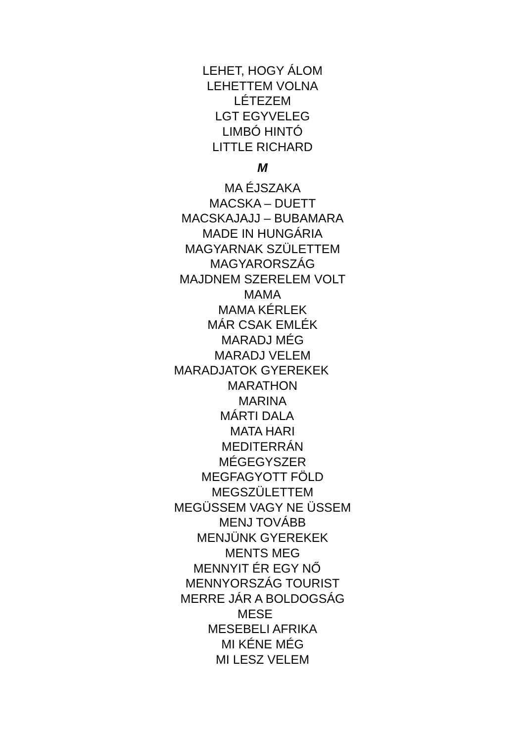LEHET, HOGY ÁLOM
LEHETTEM VOLNA
LÉTEZEM
LGT EGYVELEG
LIMBÓ HINTÓ
LITTLE RICHARD
M
MA ÉJSZAKA
MACSKA – DUETT
MACSKAJAJJ – BUBAMARA
MADE IN HUNGÁRIA
MAGYARNAK SZÜLETTEM
MAGYARORSZÁG
MAJDNEM SZERELEM VOLT
MAMA
MAMA KÉRLEK
MÁR CSAK EMLÉK
MARADJ MÉG
MARADJ VELEM
MARADJATOK GYEREKEK
MARATHON
MARINA
MÁRTI DALA
MATA HARI
MEDITERRÁN
MÉGEGYSZER
MEGFAGYOTT FÖLD
MEGSZÜLETTEM
MEGÜSSEM VAGY NE ÜSSEM
MENJ TOVÁBB
MENJÜNK GYEREKEK
MENTS MEG
MENNYIT ÉR EGY NŐ
MENNYORSZÁG TOURIST
MERRE JÁR A BOLDOGSÁG
MESE
MESEBELI AFRIKA
MI KÉNE MÉG
MI LESZ VELEM